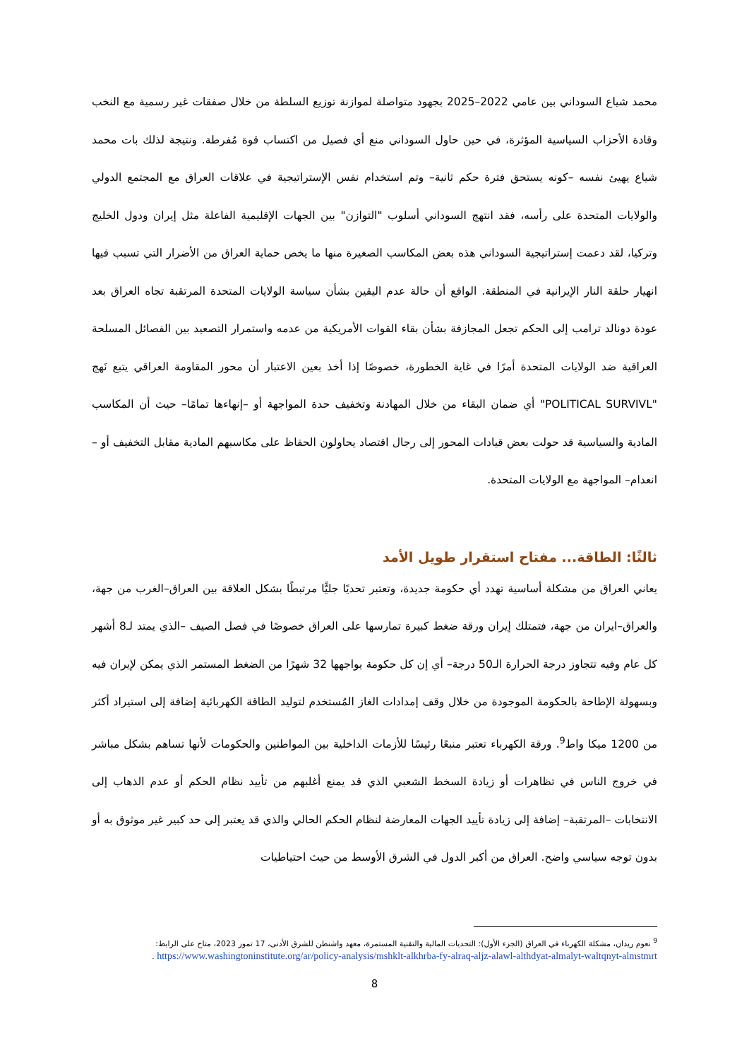محمد شياع السوداني بين عامي 2022–2025 بجهود متواصلة لموازنة توزيع السلطة من خلال صفقات غير رسمية مع النخب وقادة الأحزاب السياسية المؤثرة، في حين حاول السوداني منع أي فصيل من اكتساب قوة مُفرطة. ونتيجة لذلك بات محمد شياع يهيئ نفسه –كونه يستحق فترة حكم ثانية– وتم استخدام نفس الإستراتيجية في علاقات العراق مع المجتمع الدولي والولايات المتحدة على رأسه، فقد انتهج السوداني أسلوب "التوازن" بين الجهات الإقليمية الفاعلة مثل إيران ودول الخليج وتركيا، لقد دعمت إستراتيجية السوداني هذه بعض المكاسب الصغيرة منها ما يخص حماية العراق من الأضرار التي تسبب فيها انهيار حلقة النار الإيرانية في المنطقة. الواقع أن حالة عدم اليقين بشأن سياسة الولايات المتحدة المرتقبة تجاه العراق بعد عودة دونالد ترامب إلى الحكم تجعل المجازفة بشأن بقاء القوات الأمريكية من عدمه واستمرار التصعيد بين الفصائل المسلحة العراقية ضد الولايات المتحدة أمرًا في غاية الخطورة، خصوصًا إذا أخذ بعين الاعتبار أن محور المقاومة العراقي يتبع نَهج "POLITICAL SURVIVL" أي ضمان البقاء من خلال المهادنة وتخفيف حدة المواجهة أو –إنهاءها تمامًا– حيث أن المكاسب المادية والسياسية قد حولت بعض قيادات المحور إلى رجال اقتصاد يحاولون الحفاظ على مكاسبهم المادية مقابل التخفيف أو –انعدام– المواجهة مع الولايات المتحدة.
ثالثًا: الطاقة... مفتاح استقرار طويل الأمد
يعاني العراق من مشكلة أساسية تهدد أي حكومة جديدة، وتعتبر تحديًا جليًّا مرتبطًا بشكل العلاقة بين العراق–الغرب من جهة، والعراق–ايران من جهة، فتمتلك إيران ورقة ضغط كبيرة تمارسها على العراق خصوصًا في فصل الصيف –الذي يمتد لـ8 أشهر كل عام وفيه تتجاوز درجة الحرارة الـ50 درجة– أي إن كل حكومة يواجهها 32 شهرًا من الضغط المستمر الذي يمكن لإيران فيه وبسهولة الإطاحة بالحكومة الموجودة من خلال وقف إمدادات الغاز المُستخدم لتوليد الطاقة الكهربائية إضافة إلى استيراد أكثر من 1200 ميكا واط<sup>9</sup>. ورقة الكهرباء تعتبر منبعًا رئيسًا للأزمات الداخلية بين المواطنين والحكومات لأنها تساهم بشكل مباشر في خروج الناس في تظاهرات أو زيادة السخط الشعبي الذي قد يمنع أغلبهم من تأييد نظام الحكم أو عدم الذهاب إلى الانتخابات –المرتقبة– إضافة إلى زيادة تأييد الجهات المعارضة لنظام الحكم الحالي والذي قد يعتبر إلى حد كبير غير موثوق به أو بدون توجه سياسي واضح. العراق من أكبر الدول في الشرق الأوسط من حيث احتياطيات
<sup>9</sup> نعوم ريدان، مشكلة الكهرباء في العراق (الجزء الأول): التحديات المالية والتقنية المستمرة، معهد واشنطن للشرق الأدنى، 17 تموز 2023، متاح على الرابط:
https://www.washingtoninstitute.org/ar/policy-analysis/mshklt-alkhrba-fy-alraq-aljz-alawl-althdyat-almalyt-waltqnyt-almstmrt .
8